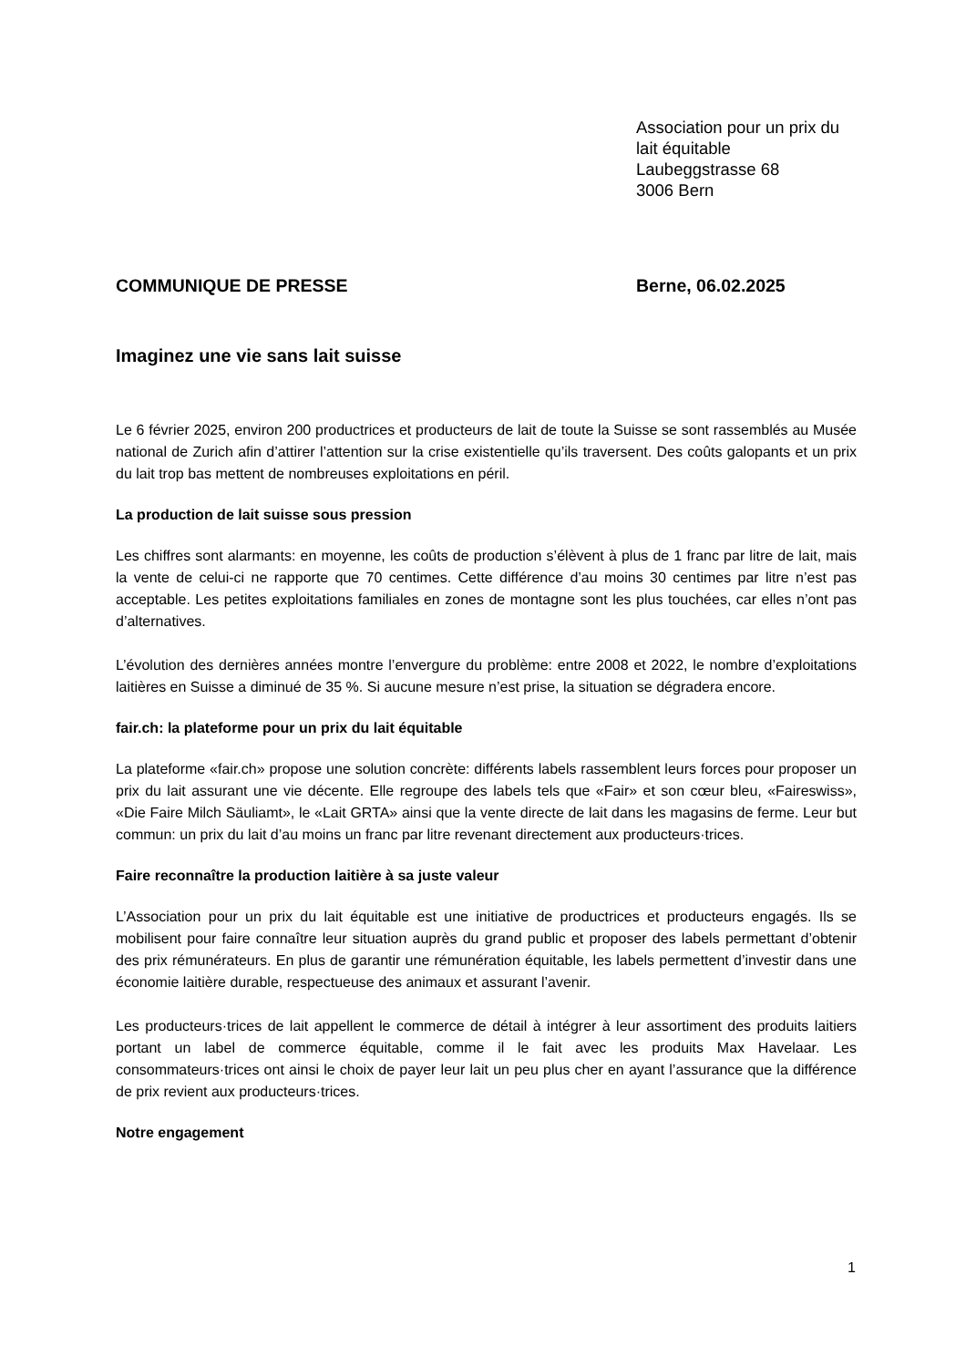Association pour un prix du
lait équitable
Laubeggstrasse 68
3006 Bern
COMMUNIQUE DE PRESSE Berne, 06.02.2025
Imaginez une vie sans lait suisse
Le 6 février 2025, environ 200 productrices et producteurs de lait de toute la Suisse se sont rassemblés au Musée national de Zurich afin d’attirer l’attention sur la crise existentielle qu’ils traversent. Des coûts galopants et un prix du lait trop bas mettent de nombreuses exploitations en péril.
La production de lait suisse sous pression
Les chiffres sont alarmants: en moyenne, les coûts de production s’élèvent à plus de 1 franc par litre de lait, mais la vente de celui-ci ne rapporte que 70 centimes. Cette différence d’au moins 30 centimes par litre n’est pas acceptable. Les petites exploitations familiales en zones de montagne sont les plus touchées, car elles n’ont pas d’alternatives.
L’évolution des dernières années montre l’envergure du problème: entre 2008 et 2022, le nombre d’exploitations laitières en Suisse a diminué de 35 %. Si aucune mesure n’est prise, la situation se dégradera encore.
fair.ch: la plateforme pour un prix du lait équitable
La plateforme «fair.ch» propose une solution concrète: différents labels rassemblent leurs forces pour proposer un prix du lait assurant une vie décente. Elle regroupe des labels tels que «Fair» et son cœur bleu, «Faireswiss», «Die Faire Milch Säuliamt», le «Lait GRTA» ainsi que la vente directe de lait dans les magasins de ferme. Leur but commun: un prix du lait d’au moins un franc par litre revenant directement aux producteurs·trices.
Faire reconnaître la production laitière à sa juste valeur
L’Association pour un prix du lait équitable est une initiative de productrices et producteurs engagés. Ils se mobilisent pour faire connaître leur situation auprès du grand public et proposer des labels permettant d’obtenir des prix rémunérateurs. En plus de garantir une rémunération équitable, les labels permettent d’investir dans une économie laitière durable, respectueuse des animaux et assurant l’avenir.
Les producteurs·trices de lait appellent le commerce de détail à intégrer à leur assortiment des produits laitiers portant un label de commerce équitable, comme il le fait avec les produits Max Havelaar. Les consommateurs·trices ont ainsi le choix de payer leur lait un peu plus cher en ayant l’assurance que la différence de prix revient aux producteurs·trices.
Notre engagement
1